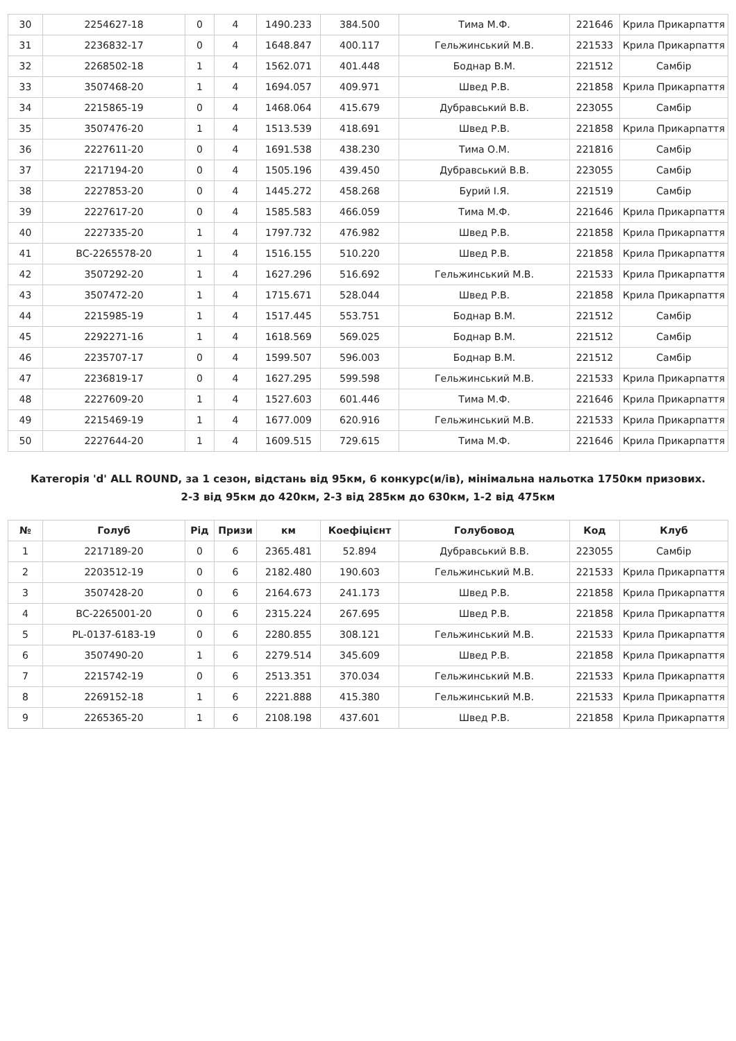| 30 | 2254627-18 | 0 | 4 | 1490.233 | 384.500 | Тима М.Ф. | 221646 | Крила Прикарпаття |
| 31 | 2236832-17 | 0 | 4 | 1648.847 | 400.117 | Гельжинський М.В. | 221533 | Крила Прикарпаття |
| 32 | 2268502-18 | 1 | 4 | 1562.071 | 401.448 | Боднар В.М. | 221512 | Самбір |
| 33 | 3507468-20 | 1 | 4 | 1694.057 | 409.971 | Швед Р.В. | 221858 | Крила Прикарпаття |
| 34 | 2215865-19 | 0 | 4 | 1468.064 | 415.679 | Дубравський В.В. | 223055 | Самбір |
| 35 | 3507476-20 | 1 | 4 | 1513.539 | 418.691 | Швед Р.В. | 221858 | Крила Прикарпаття |
| 36 | 2227611-20 | 0 | 4 | 1691.538 | 438.230 | Тима О.М. | 221816 | Самбір |
| 37 | 2217194-20 | 0 | 4 | 1505.196 | 439.450 | Дубравський В.В. | 223055 | Самбір |
| 38 | 2227853-20 | 0 | 4 | 1445.272 | 458.268 | Бурий І.Я. | 221519 | Самбір |
| 39 | 2227617-20 | 0 | 4 | 1585.583 | 466.059 | Тима М.Ф. | 221646 | Крила Прикарпаття |
| 40 | 2227335-20 | 1 | 4 | 1797.732 | 476.982 | Швед Р.В. | 221858 | Крила Прикарпаття |
| 41 | BC-2265578-20 | 1 | 4 | 1516.155 | 510.220 | Швед Р.В. | 221858 | Крила Прикарпаття |
| 42 | 3507292-20 | 1 | 4 | 1627.296 | 516.692 | Гельжинський М.В. | 221533 | Крила Прикарпаття |
| 43 | 3507472-20 | 1 | 4 | 1715.671 | 528.044 | Швед Р.В. | 221858 | Крила Прикарпаття |
| 44 | 2215985-19 | 1 | 4 | 1517.445 | 553.751 | Боднар В.М. | 221512 | Самбір |
| 45 | 2292271-16 | 1 | 4 | 1618.569 | 569.025 | Боднар В.М. | 221512 | Самбір |
| 46 | 2235707-17 | 0 | 4 | 1599.507 | 596.003 | Боднар В.М. | 221512 | Самбір |
| 47 | 2236819-17 | 0 | 4 | 1627.295 | 599.598 | Гельжинський М.В. | 221533 | Крила Прикарпаття |
| 48 | 2227609-20 | 1 | 4 | 1527.603 | 601.446 | Тима М.Ф. | 221646 | Крила Прикарпаття |
| 49 | 2215469-19 | 1 | 4 | 1677.009 | 620.916 | Гельжинський М.В. | 221533 | Крила Прикарпаття |
| 50 | 2227644-20 | 1 | 4 | 1609.515 | 729.615 | Тима М.Ф. | 221646 | Крила Прикарпаття |
Категорія 'd' ALL ROUND, за 1 сезон, відстань від 95км, 6 конкурс(и/ів), мінімальна нальотка 1750км призових.
2-3 від 95км до 420км, 2-3 від 285км до 630км, 1-2 від 475км
| № | Голуб | Рід | Призи | км | Коефіцієнт | Голубовод | Код | Клуб |
| --- | --- | --- | --- | --- | --- | --- | --- | --- |
| 1 | 2217189-20 | 0 | 6 | 2365.481 | 52.894 | Дубравський В.В. | 223055 | Самбір |
| 2 | 2203512-19 | 0 | 6 | 2182.480 | 190.603 | Гельжинський М.В. | 221533 | Крила Прикарпаття |
| 3 | 3507428-20 | 0 | 6 | 2164.673 | 241.173 | Швед Р.В. | 221858 | Крила Прикарпаття |
| 4 | BC-2265001-20 | 0 | 6 | 2315.224 | 267.695 | Швед Р.В. | 221858 | Крила Прикарпаття |
| 5 | PL-0137-6183-19 | 0 | 6 | 2280.855 | 308.121 | Гельжинський М.В. | 221533 | Крила Прикарпаття |
| 6 | 3507490-20 | 1 | 6 | 2279.514 | 345.609 | Швед Р.В. | 221858 | Крила Прикарпаття |
| 7 | 2215742-19 | 0 | 6 | 2513.351 | 370.034 | Гельжинський М.В. | 221533 | Крила Прикарпаття |
| 8 | 2269152-18 | 1 | 6 | 2221.888 | 415.380 | Гельжинський М.В. | 221533 | Крила Прикарпаття |
| 9 | 2265365-20 | 1 | 6 | 2108.198 | 437.601 | Швед Р.В. | 221858 | Крила Прикарпаття |